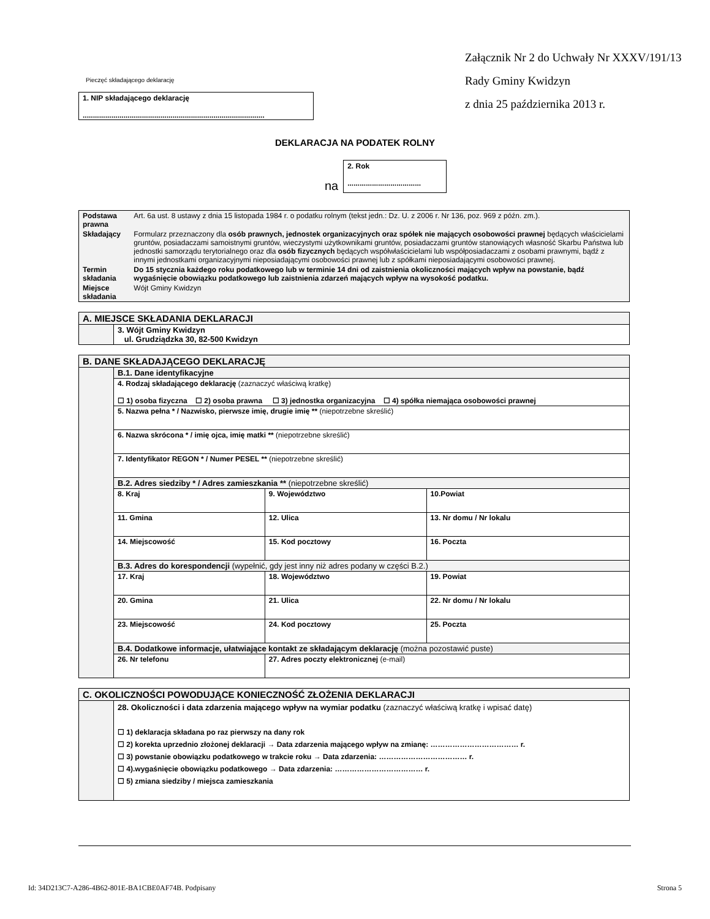Pieczęć składającego deklarację
1. NIP składającego deklarację
.........................................................................................
Załącznik Nr 2 do Uchwały Nr XXXV/191/13
Rady Gminy Kwidzyn
z dnia 25 października 2013 r.
DEKLARACJA NA PODATEK ROLNY
na
2. Rok
....................................
| Podstawa prawna | Art. 6a ust. 8 ustawy z dnia 15 listopada 1984 r. o podatku rolnym (tekst jedn.: Dz. U. z 2006 r. Nr 136, poz. 969 z późn. zm.). |
| Składający | Formularz przeznaczony dla osób prawnych, jednostek organizacyjnych oraz spółek nie mających osobowości prawnej będących właścicielami gruntów, posiadaczami samoistnymi gruntów, wieczystymi użytkownikami gruntów, posiadaczami gruntów stanowiących własność Skarbu Państwa lub jednostki samorządu terytorialnego oraz dla osób fizycznych będących współwłaścicielami lub współposiadaczami z osobami prawnymi, bądź z innymi jednostkami organizacyjnymi nieposiadającymi osobowości prawnej lub z spółkami nieposiadającymi osobowości prawnej. |
| Termin składania | Do 15 stycznia każdego roku podatkowego lub w terminie 14 dni od zaistnienia okoliczności mających wpływ na powstanie, bądź wygaśnięcie obowiązku podatkowego lub zaistnienia zdarzeń mających wpływ na wysokość podatku. |
| Miejsce składania | Wójt Gminy Kwidzyn |
| A. MIEJSCE SKŁADANIA DEKLARACJI | |
| | 3. Wójt Gminy Kwidzyn ul. Grudziądzka 30, 82-500 Kwidzyn |
| B. DANE SKŁADAJĄCEGO DEKLARACJĘ | | | |
| | B.1. Dane identyfikacyjne | | |
| | 4. Rodzaj składającego deklarację (zaznaczyć właściwą kratkę) ☐ 1) osoba fizyczna ☐ 2) osoba prawna ☐ 3) jednostka organizacyjna ☐ 4) spółka niemająca osobowości prawnej | | |
| | 5. Nazwa pełna * / Nazwisko, pierwsze imię, drugie imię ** (niepotrzebne skreślić) | | |
| | 6. Nazwa skrócona * / imię ojca, imię matki ** (niepotrzebne skreślić) | | |
| | 7. Identyfikator REGON * / Numer PESEL ** (niepotrzebne skreślić) | | |
| | B.2. Adres siedziby * / Adres zamieszkania ** (niepotrzebne skreślić) | | |
| | 8. Kraj | 9. Województwo | 10.Powiat |
| | 11. Gmina | 12. Ulica | 13. Nr domu / Nr lokalu |
| | 14. Miejscowość | 15. Kod pocztowy | 16. Poczta |
| | B.3. Adres do korespondencji (wypełnić, gdy jest inny niż adres podany w części B.2.) | | |
| | 17. Kraj | 18. Województwo | 19. Powiat |
| | 20. Gmina | 21. Ulica | 22. Nr domu / Nr lokalu |
| | 23. Miejscowość | 24. Kod pocztowy | 25. Poczta |
| | B.4. Dodatkowe informacje, ułatwiające kontakt ze składającym deklarację (można pozostawić puste) | | |
| | 26. Nr telefonu | 27. Adres poczty elektronicznej (e-mail) | |
| C. OKOLICZNOŚCI POWODUJĄCE KONIECZNOŚĆ ZŁOŻENIA DEKLARACJI | |
| | 28. Okoliczności i data zdarzenia mającego wpływ na wymiar podatku (zaznaczyć właściwą kratkę i wpisać datę) ☐ 1) deklaracja składana po raz pierwszy na dany rok ☐ 2) korekta uprzednio złożonej deklaracji → Data zdarzenia mającego wpływ na zmianę: ……………………………… r. ☐ 3) powstanie obowiązku podatkowego w trakcie roku → Data zdarzenia: ……………………………… r. ☐ 4).wygaśnięcie obowiązku podatkowego → Data zdarzenia: ……………………………… r. ☐ 5) zmiana siedziby / miejsca zamieszkania |
Id: 34D213C7-A286-4B62-801E-BA1CBE0AF74B. Podpisany Strona 5